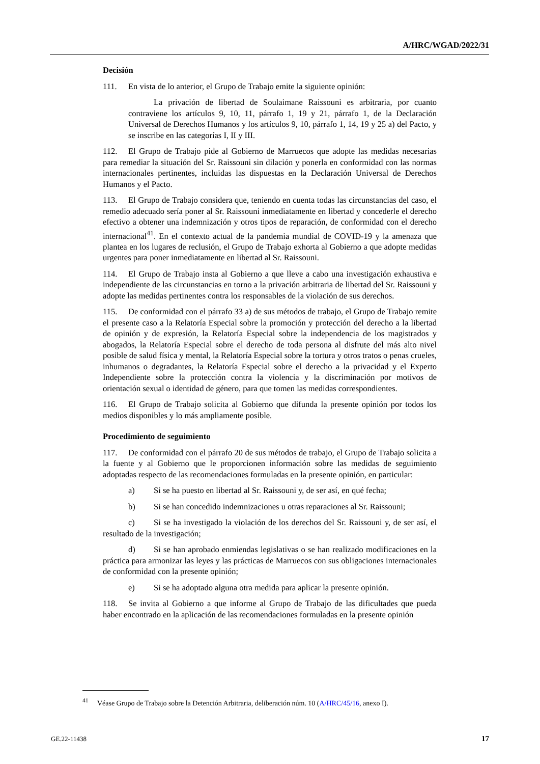A/HRC/WGAD/2022/31
Decisión
111. En vista de lo anterior, el Grupo de Trabajo emite la siguiente opinión:
La privación de libertad de Soulaimane Raissouni es arbitraria, por cuanto contraviene los artículos 9, 10, 11, párrafo 1, 19 y 21, párrafo 1, de la Declaración Universal de Derechos Humanos y los artículos 9, 10, párrafo 1, 14, 19 y 25 a) del Pacto, y se inscribe en las categorías I, II y III.
112. El Grupo de Trabajo pide al Gobierno de Marruecos que adopte las medidas necesarias para remediar la situación del Sr. Raissouni sin dilación y ponerla en conformidad con las normas internacionales pertinentes, incluidas las dispuestas en la Declaración Universal de Derechos Humanos y el Pacto.
113. El Grupo de Trabajo considera que, teniendo en cuenta todas las circunstancias del caso, el remedio adecuado sería poner al Sr. Raissouni inmediatamente en libertad y concederle el derecho efectivo a obtener una indemnización y otros tipos de reparación, de conformidad con el derecho internacional<sup>41</sup>. En el contexto actual de la pandemia mundial de COVID-19 y la amenaza que plantea en los lugares de reclusión, el Grupo de Trabajo exhorta al Gobierno a que adopte medidas urgentes para poner inmediatamente en libertad al Sr. Raissouni.
114. El Grupo de Trabajo insta al Gobierno a que lleve a cabo una investigación exhaustiva e independiente de las circunstancias en torno a la privación arbitraria de libertad del Sr. Raissouni y adopte las medidas pertinentes contra los responsables de la violación de sus derechos.
115. De conformidad con el párrafo 33 a) de sus métodos de trabajo, el Grupo de Trabajo remite el presente caso a la Relatoría Especial sobre la promoción y protección del derecho a la libertad de opinión y de expresión, la Relatoría Especial sobre la independencia de los magistrados y abogados, la Relatoría Especial sobre el derecho de toda persona al disfrute del más alto nivel posible de salud física y mental, la Relatoría Especial sobre la tortura y otros tratos o penas crueles, inhumanos o degradantes, la Relatoría Especial sobre el derecho a la privacidad y el Experto Independiente sobre la protección contra la violencia y la discriminación por motivos de orientación sexual o identidad de género, para que tomen las medidas correspondientes.
116. El Grupo de Trabajo solicita al Gobierno que difunda la presente opinión por todos los medios disponibles y lo más ampliamente posible.
Procedimiento de seguimiento
117. De conformidad con el párrafo 20 de sus métodos de trabajo, el Grupo de Trabajo solicita a la fuente y al Gobierno que le proporcionen información sobre las medidas de seguimiento adoptadas respecto de las recomendaciones formuladas en la presente opinión, en particular:
a) Si se ha puesto en libertad al Sr. Raissouni y, de ser así, en qué fecha;
b) Si se han concedido indemnizaciones u otras reparaciones al Sr. Raissouni;
c) Si se ha investigado la violación de los derechos del Sr. Raissouni y, de ser así, el resultado de la investigación;
d) Si se han aprobado enmiendas legislativas o se han realizado modificaciones en la práctica para armonizar las leyes y las prácticas de Marruecos con sus obligaciones internacionales de conformidad con la presente opinión;
e) Si se ha adoptado alguna otra medida para aplicar la presente opinión.
118. Se invita al Gobierno a que informe al Grupo de Trabajo de las dificultades que pueda haber encontrado en la aplicación de las recomendaciones formuladas en la presente opinión
<sup>41</sup> Véase Grupo de Trabajo sobre la Detención Arbitraria, deliberación núm. 10 (A/HRC/45/16, anexo I).
GE.22-11438 17